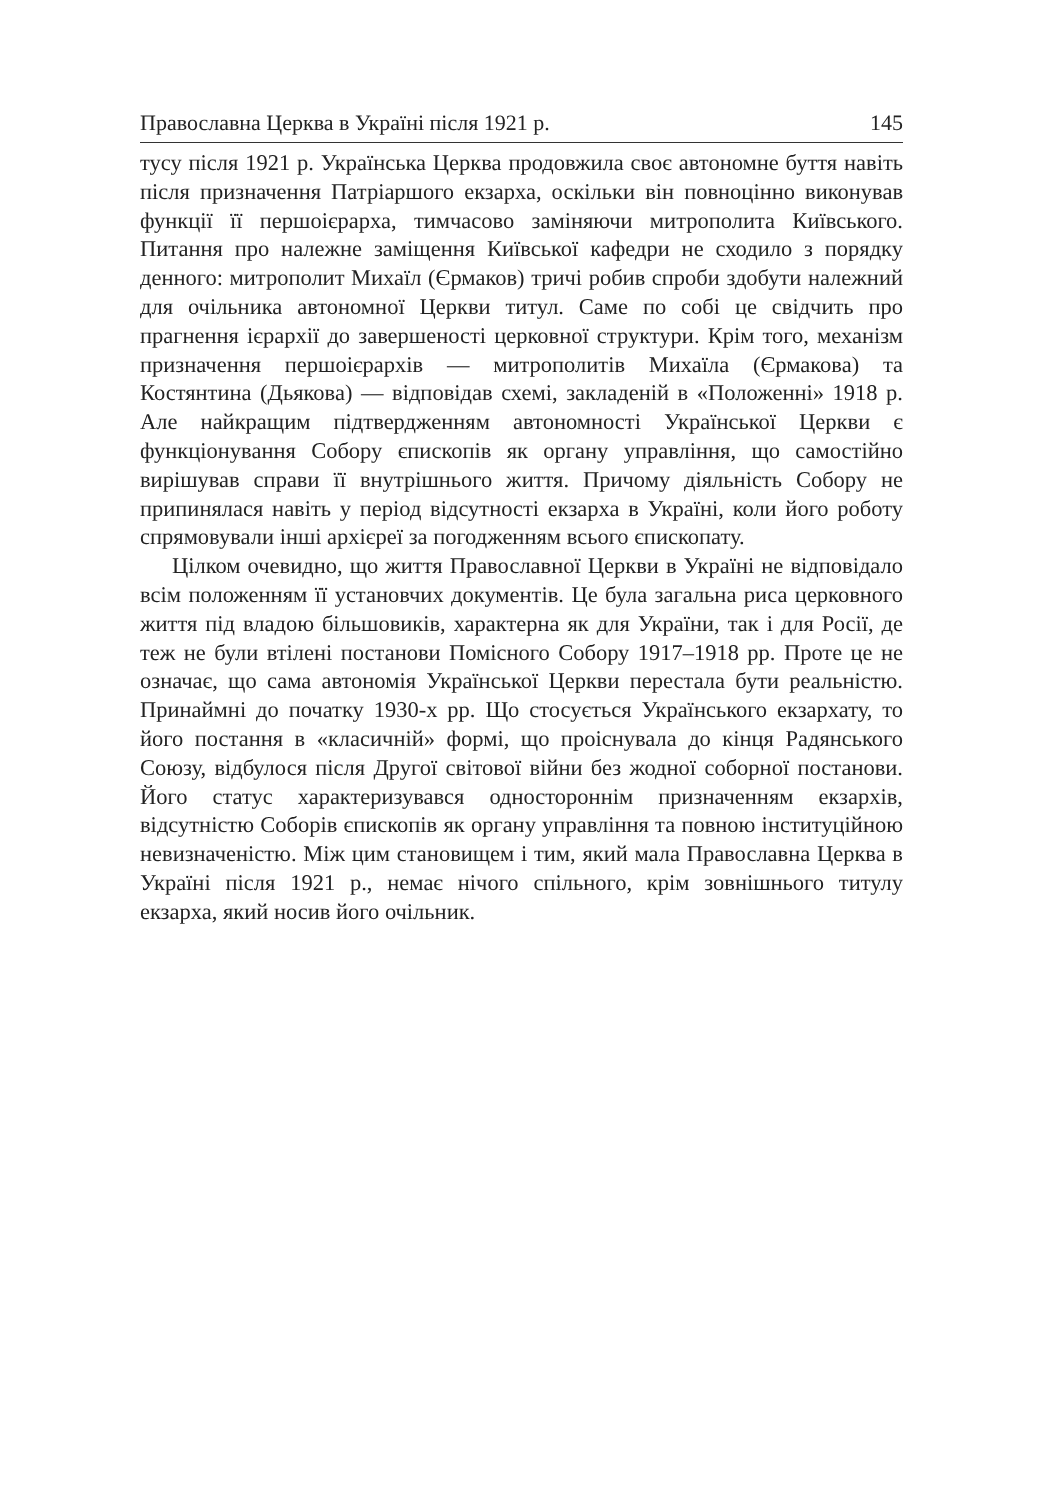Православна Церква в Україні після 1921 р. 145
тусу після 1921 р. Українська Церква продовжила своє автономне буття навіть після призначення Патріаршого екзарха, оскільки він повноцінно виконував функції її першоієрарха, тимчасово заміняючи митрополита Київського. Питання про належне заміщення Київської кафедри не сходило з порядку денного: митрополит Михаїл (Єрмаков) тричі робив спроби здобути належний для очільника автономної Церкви титул. Саме по собі це свідчить про прагнення ієрархії до завершеності церковної структури. Крім того, механізм призначення першоієрархів — митрополитів Михаїла (Єрмакова) та Костянтина (Дьякова) — відповідав схемі, закладеній в «Положенні» 1918 р. Але найкращим підтвердженням автономності Української Церкви є функціонування Собору єпископів як органу управління, що самостійно вирішував справи її внутрішнього життя. Причому діяльність Собору не припинялася навіть у період відсутності екзарха в Україні, коли його роботу спрямовували інші архієреї за погодженням всього єпископату.
Цілком очевидно, що життя Православної Церкви в Україні не відповідало всім положенням її установчих документів. Це була загальна риса церковного життя під владою більшовиків, характерна як для України, так і для Росії, де теж не були втілені постанови Помісного Собору 1917–1918 рр. Проте це не означає, що сама автономія Української Церкви перестала бути реальністю. Принаймні до початку 1930-х рр. Що стосується Українського екзархату, то його постання в «класичній» формі, що проіснувала до кінця Радянського Союзу, відбулося після Другої світової війни без жодної соборної постанови. Його статус характеризувався одностороннім призначенням екзархів, відсутністю Соборів єпископів як органу управління та повною інституційною невизначеністю. Між цим становищем і тим, який мала Православна Церква в Україні після 1921 р., немає нічого спільного, крім зовнішнього титулу екзарха, який носив його очільник.